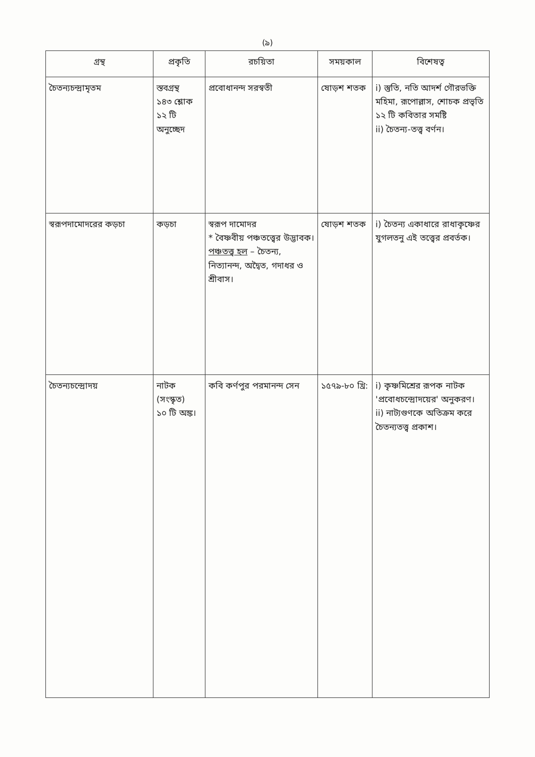(৯)
| গ্রন্থ | প্রকৃতি | রচয়িতা | সময়কাল | বিশেষত্ব |
| --- | --- | --- | --- | --- |
| চৈতন্যচন্দ্রামৃতম | স্তবগ্রন্থ ১৪৩ শ্লোক ১২ টি অনুচ্ছেদ | প্রবোধানন্দ সরস্বতী | ষোড়শ শতক | i) স্তুতি, নতি আদর্শ গৌরভক্তি মহিমা, রূপোল্লাস, শোচক প্রভৃতি ১২ টি কবিতার সমষ্টি ii) চৈতন্য-তত্ত্ব বর্ণন। |
| স্বরূপদামোদরের কড়চা | কড়চা | স্বরূপ দামোদর * বৈষ্ণবীয় পঞ্চতত্ত্বের উদ্ভাবক। পঞ্চতত্ত্ব হল – চৈতন্য, নিত্যানন্দ, অদ্বৈত, গদাধর ও শ্রীবাস। | ষোড়শ শতক | i) চৈতন্য একাধারে রাধাকৃষ্ণের যুগলতনু এই তত্ত্বের প্রবর্তক। |
| চৈতন্যচন্দ্রোদয় | নাটক (সংস্কৃত) ১০ টি অঙ্ক। | কবি কর্ণপুর পরমানন্দ সেন | ১৫৭৯-৮০ খ্রি: | i) কৃষ্ণমিশ্রের রূপক নাটক 'প্রবোধচন্দ্রোদয়ের' অনুকরণ। ii) নাট্যগুণকে অতিক্রম করে চৈতন্যতত্ত্ব প্রকাশ। |